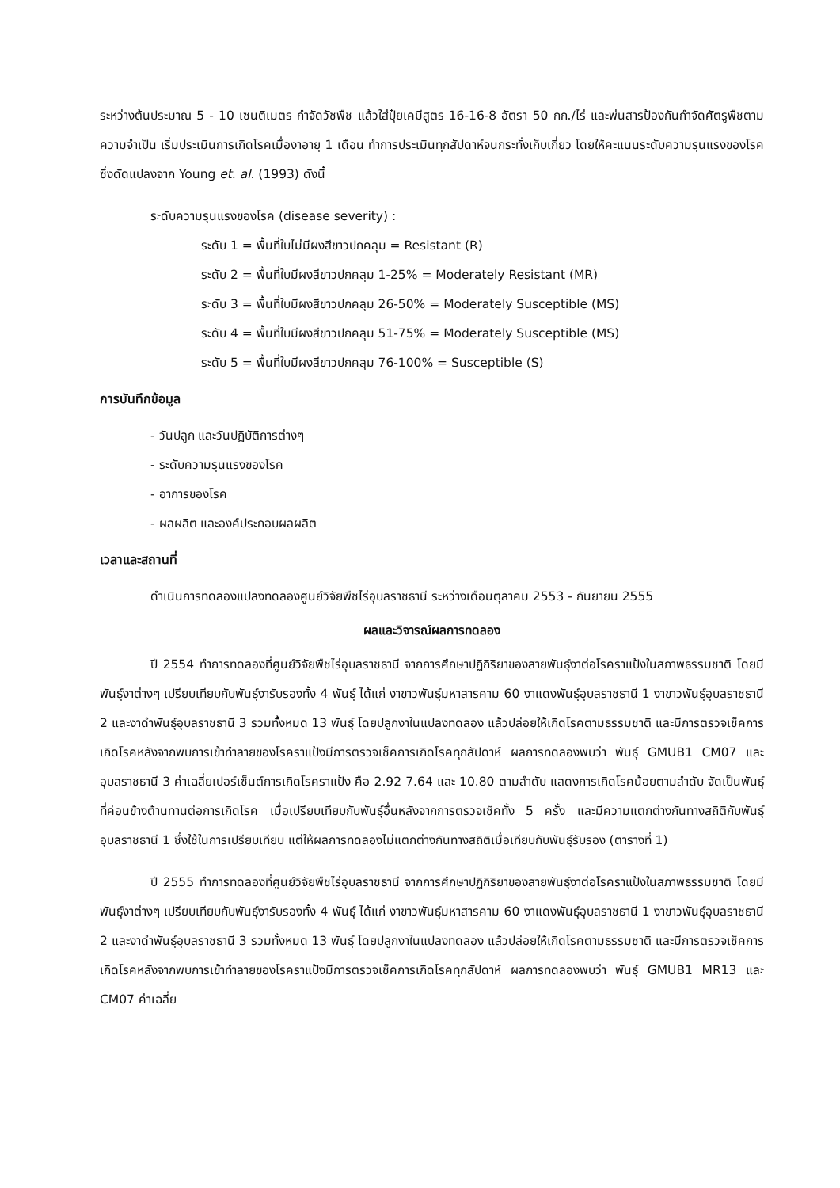ระหว่างต้นประมาณ 5 - 10 เซนติเมตร กำจัดวัชพืช แล้วใส่ปุ๋ยเคมีสูตร 16-16-8 อัตรา 50 กก./ไร่ และพ่นสารป้องกันกำจัดศัตรูพืชตามความจำเป็น เริ่มประเมินการเกิดโรคเมื่องาอายุ 1 เดือน ทำการประเมินทุกสัปดาห์จนกระทั่งเก็บเกี่ยว โดยให้คะแนนระดับความรุนแรงของโรค ซึ่งดัดแปลงจาก Young et. al. (1993) ดังนี้
ระดับความรุนแรงของโรค (disease severity) :
ระดับ 1 = พื้นที่ใบไม่มีผงสีขาวปกคลุม = Resistant (R)
ระดับ 2 = พื้นที่ใบมีผงสีขาวปกคลุม 1-25% = Moderately Resistant (MR)
ระดับ 3 = พื้นที่ใบมีผงสีขาวปกคลุม 26-50% = Moderately Susceptible (MS)
ระดับ 4 = พื้นที่ใบมีผงสีขาวปกคลุม 51-75% = Moderately Susceptible (MS)
ระดับ 5 = พื้นที่ใบมีผงสีขาวปกคลุม 76-100% = Susceptible (S)
การบันทึกข้อมูล
- วันปลูก และวันปฏิบัติการต่างๆ
- ระดับความรุนแรงของโรค
- อาการของโรค
- ผลผลิต และองค์ประกอบผลผลิต
เวลาและสถานที่
ดำเนินการทดลองแปลงทดลองศูนย์วิจัยพืชไร่อุบลราชธานี ระหว่างเดือนตุลาคม 2553 - กันยายน 2555
ผลและวิจารณ์ผลการทดลอง
ปี 2554 ทำการทดลองที่ศูนย์วิจัยพืชไร่อุบลราชธานี จากการศึกษาปฏิกิริยาของสายพันธุ์งาต่อโรคราแป้งในสภาพธรรมชาติ โดยมีพันธุ์งาต่างๆ เปรียบเทียบกับพันธุ์งารับรองทั้ง 4 พันธุ์ ได้แก่ งาขาวพันธุ์มหาสารคาม 60 งาแดงพันธุ์อุบลราชธานี 1 งาขาวพันธุ์อุบลราชธานี 2 และงาดำพันธุ์อุบลราชธานี 3 รวมทั้งหมด 13 พันธุ์ โดยปลูกงาในแปลงทดลอง แล้วปล่อยให้เกิดโรคตามธรรมชาติ และมีการตรวจเช็คการเกิดโรคหลังจากพบการเข้าทำลายของโรคราแป้งมีการตรวจเช็คการเกิดโรคทุกสัปดาห์ ผลการทดลองพบว่า พันธุ์ GMUB1 CM07 และอุบลราชธานี 3 ค่าเฉลี่ยเปอร์เซ็นต์การเกิดโรคราแป้ง คือ 2.92 7.64 และ 10.80 ตามลำดับ แสดงการเกิดโรคน้อยตามลำดับ จัดเป็นพันธุ์ที่ค่อนข้างต้านทานต่อการเกิดโรค เมื่อเปรียบเทียบกับพันธุ์อื่นหลังจากการตรวจเช็คทั้ง 5 ครั้ง และมีความแตกต่างกันทางสถิติกับพันธุ์อุบลราชธานี 1 ซึ่งใช้ในการเปรียบเทียบ แต่ให้ผลการทดลองไม่แตกต่างกันทางสถิติเมื่อเทียบกับพันธุ์รับรอง (ตารางที่ 1)
ปี 2555 ทำการทดลองที่ศูนย์วิจัยพืชไร่อุบลราชธานี จากการศึกษาปฏิกิริยาของสายพันธุ์งาต่อโรคราแป้งในสภาพธรรมชาติ โดยมีพันธุ์งาต่างๆ เปรียบเทียบกับพันธุ์งารับรองทั้ง 4 พันธุ์ ได้แก่ งาขาวพันธุ์มหาสารคาม 60 งาแดงพันธุ์อุบลราชธานี 1 งาขาวพันธุ์อุบลราชธานี 2 และงาดำพันธุ์อุบลราชธานี 3 รวมทั้งหมด 13 พันธุ์ โดยปลูกงาในแปลงทดลอง แล้วปล่อยให้เกิดโรคตามธรรมชาติ และมีการตรวจเช็คการเกิดโรคหลังจากพบการเข้าทำลายของโรคราแป้งมีการตรวจเช็คการเกิดโรคทุกสัปดาห์ ผลการทดลองพบว่า พันธุ์ GMUB1 MR13 และ CM07 ค่าเฉลี่ย